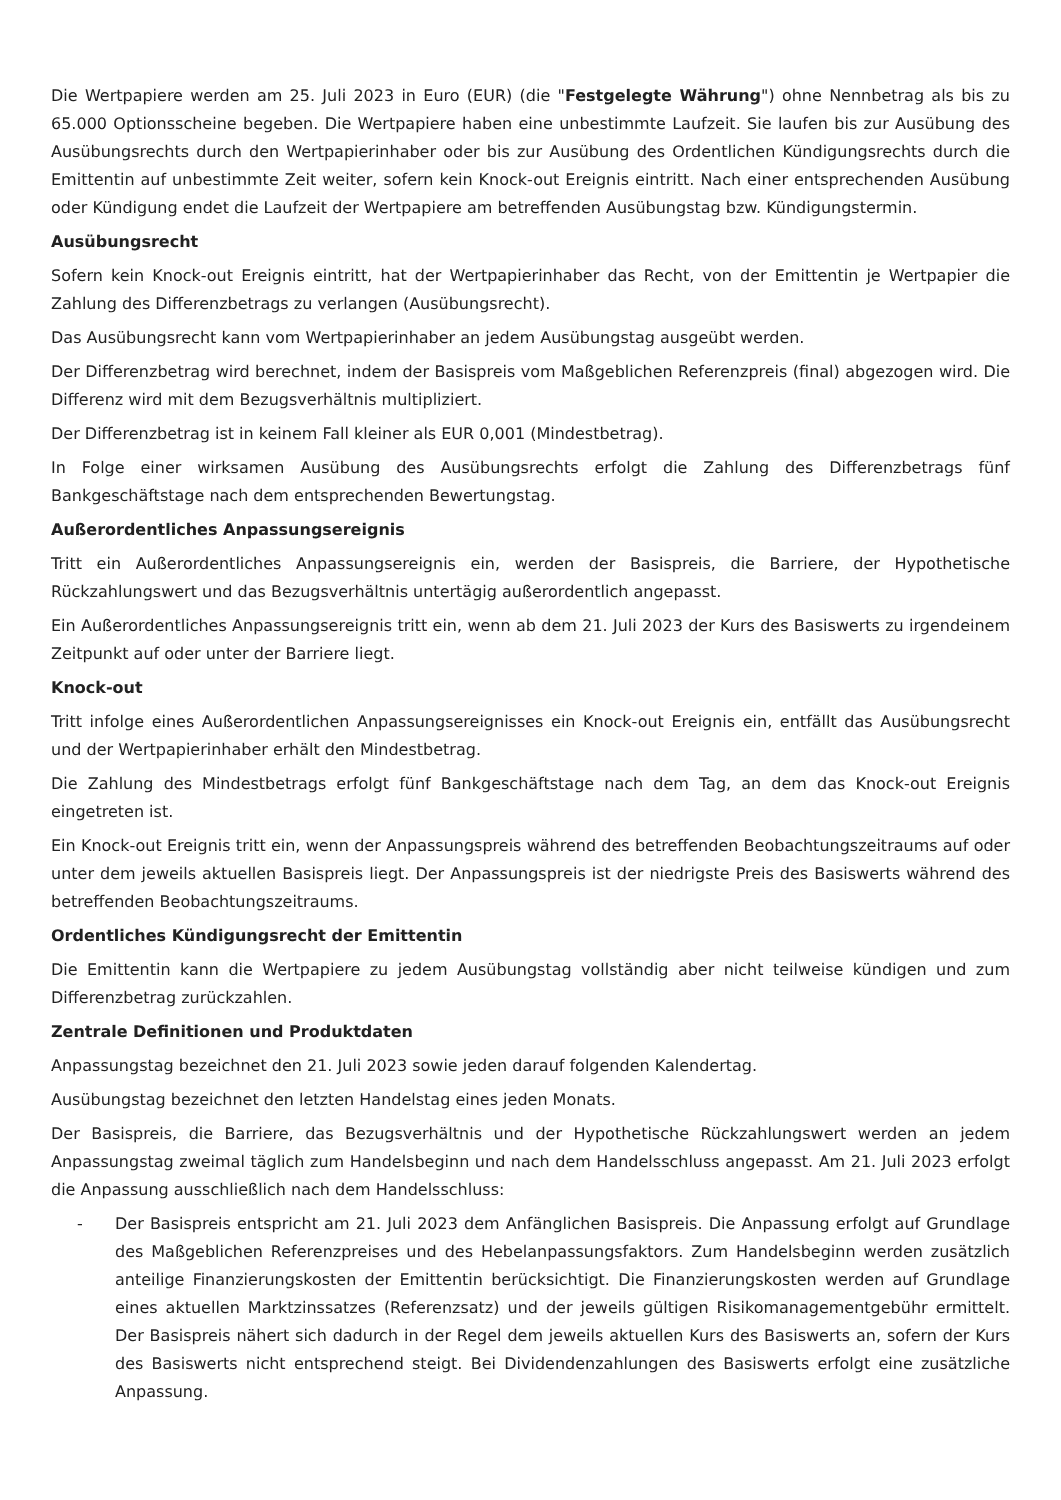Die Wertpapiere werden am 25. Juli 2023 in Euro (EUR) (die "Festgelegte Währung") ohne Nennbetrag als bis zu 65.000 Optionsscheine begeben. Die Wertpapiere haben eine unbestimmte Laufzeit. Sie laufen bis zur Ausübung des Ausübungsrechts durch den Wertpapierinhaber oder bis zur Ausübung des Ordentlichen Kündigungsrechts durch die Emittentin auf unbestimmte Zeit weiter, sofern kein Knock-out Ereignis eintritt. Nach einer entsprechenden Ausübung oder Kündigung endet die Laufzeit der Wertpapiere am betreffenden Ausübungstag bzw. Kündigungstermin.
Ausübungsrecht
Sofern kein Knock-out Ereignis eintritt, hat der Wertpapierinhaber das Recht, von der Emittentin je Wertpapier die Zahlung des Differenzbetrags zu verlangen (Ausübungsrecht).
Das Ausübungsrecht kann vom Wertpapierinhaber an jedem Ausübungstag ausgeübt werden.
Der Differenzbetrag wird berechnet, indem der Basispreis vom Maßgeblichen Referenzpreis (final) abgezogen wird. Die Differenz wird mit dem Bezugsverhältnis multipliziert.
Der Differenzbetrag ist in keinem Fall kleiner als EUR 0,001 (Mindestbetrag).
In Folge einer wirksamen Ausübung des Ausübungsrechts erfolgt die Zahlung des Differenzbetrags fünf Bankgeschäftstage nach dem entsprechenden Bewertungstag.
Außerordentliches Anpassungsereignis
Tritt ein Außerordentliches Anpassungsereignis ein, werden der Basispreis, die Barriere, der Hypothetische Rückzahlungswert und das Bezugsverhältnis untertägig außerordentlich angepasst.
Ein Außerordentliches Anpassungsereignis tritt ein, wenn ab dem 21. Juli 2023 der Kurs des Basiswerts zu irgendeinem Zeitpunkt auf oder unter der Barriere liegt.
Knock-out
Tritt infolge eines Außerordentlichen Anpassungsereignisses ein Knock-out Ereignis ein, entfällt das Ausübungsrecht und der Wertpapierinhaber erhält den Mindestbetrag.
Die Zahlung des Mindestbetrags erfolgt fünf Bankgeschäftstage nach dem Tag, an dem das Knock-out Ereignis eingetreten ist.
Ein Knock-out Ereignis tritt ein, wenn der Anpassungspreis während des betreffenden Beobachtungszeitraums auf oder unter dem jeweils aktuellen Basispreis liegt. Der Anpassungspreis ist der niedrigste Preis des Basiswerts während des betreffenden Beobachtungszeitraums.
Ordentliches Kündigungsrecht der Emittentin
Die Emittentin kann die Wertpapiere zu jedem Ausübungstag vollständig aber nicht teilweise kündigen und zum Differenzbetrag zurückzahlen.
Zentrale Definitionen und Produktdaten
Anpassungstag bezeichnet den 21. Juli 2023 sowie jeden darauf folgenden Kalendertag.
Ausübungstag bezeichnet den letzten Handelstag eines jeden Monats.
Der Basispreis, die Barriere, das Bezugsverhältnis und der Hypothetische Rückzahlungswert werden an jedem Anpassungstag zweimal täglich zum Handelsbeginn und nach dem Handelsschluss angepasst. Am 21. Juli 2023 erfolgt die Anpassung ausschließlich nach dem Handelsschluss:
- Der Basispreis entspricht am 21. Juli 2023 dem Anfänglichen Basispreis. Die Anpassung erfolgt auf Grundlage des Maßgeblichen Referenzpreises und des Hebelanpassungsfaktors. Zum Handelsbeginn werden zusätzlich anteilige Finanzierungskosten der Emittentin berücksichtigt. Die Finanzierungskosten werden auf Grundlage eines aktuellen Marktzinssatzes (Referenzsatz) und der jeweils gültigen Risikomanagementgebühr ermittelt. Der Basispreis nähert sich dadurch in der Regel dem jeweils aktuellen Kurs des Basiswerts an, sofern der Kurs des Basiswerts nicht entsprechend steigt. Bei Dividendenzahlungen des Basiswerts erfolgt eine zusätzliche Anpassung.